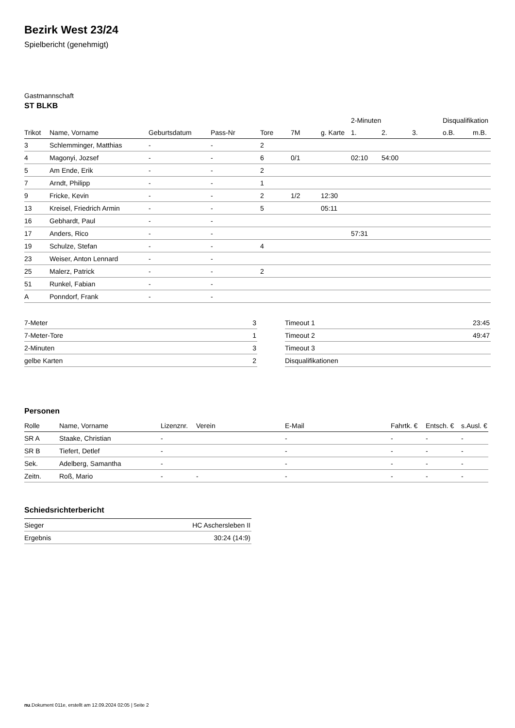Bezirk West 23/24
Spielbericht (genehmigt)
Gastmannschaft
ST BLKB
| | | | | | | | 2-Minuten | | | Disqualifikation | |
| --- | --- | --- | --- | --- | --- | --- | --- | --- | --- | --- | --- |
| Trikot | Name, Vorname | Geburtsdatum | Pass-Nr | Tore | 7M | g. Karte | 1. | 2. | 3. | o.B. | m.B. |
| 3 | Schlemminger, Matthias | - | - | 2 | | | | | | | |
| 4 | Magonyi, Jozsef | - | - | 6 | 0/1 | | 02:10 | 54:00 | | | |
| 5 | Am Ende, Erik | - | - | 2 | | | | | | | |
| 7 | Arndt, Philipp | - | - | 1 | | | | | | | |
| 9 | Fricke, Kevin | - | - | 2 | 1/2 | 12:30 | | | | | |
| 13 | Kreisel, Friedrich Armin | - | - | 5 | | 05:11 | | | | | |
| 16 | Gebhardt, Paul | - | - | | | | | | | | |
| 17 | Anders, Rico | - | - | | | | 57:31 | | | | |
| 19 | Schulze, Stefan | - | - | 4 | | | | | | | |
| 23 | Weiser, Anton Lennard | - | - | | | | | | | | |
| 25 | Malerz, Patrick | - | - | 2 | | | | | | | |
| 51 | Runkel, Fabian | - | - | | | | | | | | |
| A | Ponndorf, Frank | - | - | | | | | | | | |
| 7-Meter | 3 |
| 7-Meter-Tore | 1 |
| 2-Minuten | 3 |
| gelbe Karten | 2 |
| Timeout 1 | 23:45 |
| Timeout 2 | 49:47 |
| Timeout 3 | |
| Disqualifikationen | |
Personen
| Rolle | Name, Vorname | Lizenznr. | Verein | E-Mail | Fahrtk. € | Entsch. € | s.Ausl. € |
| --- | --- | --- | --- | --- | --- | --- | --- |
| SR A | Staake, Christian | - | | - | - | - | - |
| SR B | Tiefert, Detlef | - | | - | - | - | - |
| Sek. | Adelberg, Samantha | - | | - | - | - | - |
| Zeitn. | Roß, Mario | - | - | - | - | - | - |
Schiedsrichterbericht
| Sieger | HC Aschersleben II |
| Ergebnis | 30:24 (14:9) |
nu.Dokument 011e, erstellt am 12.09.2024 02:05 | Seite 2